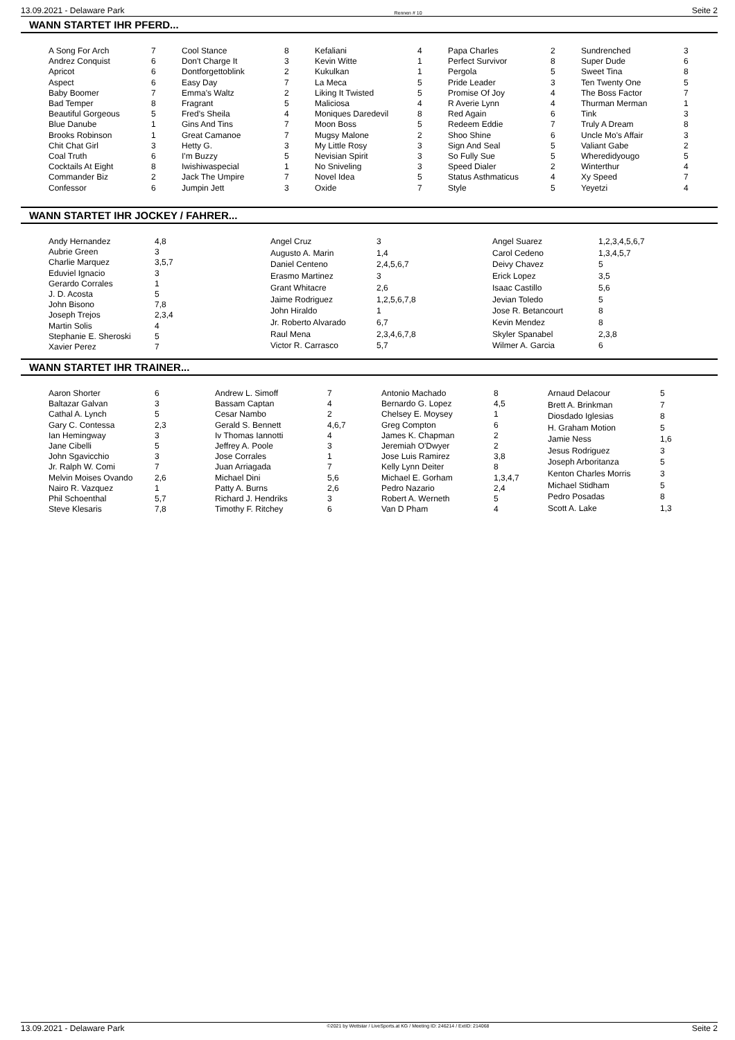13.09.2021 - Delaware Park Rennen # 10 Seite 2
WANN STARTET IHR PFERD...
| A Song For Arch | 7 |
| Andrez Conquist | 6 |
| Apricot | 6 |
| Aspect | 6 |
| Baby Boomer | 7 |
| Bad Temper | 8 |
| Beautiful Gorgeous | 5 |
| Blue Danube | 1 |
| Brooks Robinson | 1 |
| Chit Chat Girl | 3 |
| Coal Truth | 6 |
| Cocktails At Eight | 8 |
| Commander Biz | 2 |
| Confessor | 6 |
| Cool Stance | 8 |
| Don't Charge It | 3 |
| Dontforgettoblink | 2 |
| Easy Day | 7 |
| Emma's Waltz | 2 |
| Fragrant | 5 |
| Fred's Sheila | 4 |
| Gins And Tins | 7 |
| Great Camanoe | 7 |
| Hetty G. | 3 |
| I'm Buzzy | 5 |
| Iwishiwaspecial | 1 |
| Jack The Umpire | 7 |
| Jumpin Jett | 3 |
| Kefaliani | 4 |
| Kevin Witte | 1 |
| Kukulkan | 1 |
| La Meca | 5 |
| Liking It Twisted | 5 |
| Maliciosa | 4 |
| Moniques Daredevil | 8 |
| Moon Boss | 5 |
| Mugsy Malone | 2 |
| My Little Rosy | 3 |
| Nevisian Spirit | 3 |
| No Sniveling | 3 |
| Novel Idea | 5 |
| Oxide | 7 |
| Papa Charles | 2 |
| Perfect Survivor | 8 |
| Pergola | 5 |
| Pride Leader | 3 |
| Promise Of Joy | 4 |
| R Averie Lynn | 4 |
| Red Again | 6 |
| Redeem Eddie | 7 |
| Shoo Shine | 6 |
| Sign And Seal | 5 |
| So Fully Sue | 5 |
| Speed Dialer | 2 |
| Status Asthmaticus | 4 |
| Style | 5 |
| Sundrenched | 3 |
| Super Dude | 6 |
| Sweet Tina | 8 |
| Ten Twenty One | 5 |
| The Boss Factor | 7 |
| Thurman Merman | 1 |
| Tink | 3 |
| Truly A Dream | 8 |
| Uncle Mo's Affair | 3 |
| Valiant Gabe | 2 |
| Wheredidyougo | 5 |
| Winterthur | 4 |
| Xy Speed | 7 |
| Yeyetzi | 4 |
WANN STARTET IHR JOCKEY / FAHRER...
| Andy Hernandez | 4,8 |
| Aubrie Green | 3 |
| Charlie Marquez | 3,5,7 |
| Eduviel Ignacio | 3 |
| Gerardo Corrales | 1 |
| J. D. Acosta | 5 |
| John Bisono | 7,8 |
| Joseph Trejos | 2,3,4 |
| Martin Solis | 4 |
| Stephanie E. Sheroski | 5 |
| Xavier Perez | 7 |
| Angel Cruz | 3 |
| Augusto A. Marin | 1,4 |
| Daniel Centeno | 2,4,5,6,7 |
| Erasmo Martinez | 3 |
| Grant Whitacre | 2,6 |
| Jaime Rodriguez | 1,2,5,6,7,8 |
| John Hiraldo | 1 |
| Jr. Roberto Alvarado | 6,7 |
| Raul Mena | 2,3,4,6,7,8 |
| Victor R. Carrasco | 5,7 |
| Angel Suarez | 1,2,3,4,5,6,7 |
| Carol Cedeno | 1,3,4,5,7 |
| Deivy Chavez | 5 |
| Erick Lopez | 3,5 |
| Isaac Castillo | 5,6 |
| Jevian Toledo | 5 |
| Jose R. Betancourt | 8 |
| Kevin Mendez | 8 |
| Skyler Spanabel | 2,3,8 |
| Wilmer A. Garcia | 6 |
WANN STARTET IHR TRAINER...
| Aaron Shorter | 6 |
| Baltazar Galvan | 3 |
| Cathal A. Lynch | 5 |
| Gary C. Contessa | 2,3 |
| Ian Hemingway | 3 |
| Jane Cibelli | 5 |
| John Sgavicchio | 3 |
| Jr. Ralph W. Comi | 7 |
| Melvin Moises Ovando | 2,6 |
| Nairo R. Vazquez | 1 |
| Phil Schoenthal | 5,7 |
| Steve Klesaris | 7,8 |
| Andrew L. Simoff | 7 |
| Bassam Captan | 4 |
| Cesar Nambo | 2 |
| Gerald S. Bennett | 4,6,7 |
| Iv Thomas Iannotti | 4 |
| Jeffrey A. Poole | 3 |
| Jose Corrales | 1 |
| Juan Arriagada | 7 |
| Michael Dini | 5,6 |
| Patty A. Burns | 2,6 |
| Richard J. Hendriks | 3 |
| Timothy F. Ritchey | 6 |
| Antonio Machado | 8 |
| Bernardo G. Lopez | 4,5 |
| Chelsey E. Moysey | 1 |
| Greg Compton | 6 |
| James K. Chapman | 2 |
| Jeremiah O'Dwyer | 2 |
| Jose Luis Ramirez | 3,8 |
| Kelly Lynn Deiter | 8 |
| Michael E. Gorham | 1,3,4,7 |
| Pedro Nazario | 2,4 |
| Robert A. Werneth | 5 |
| Van D Pham | 4 |
| Arnaud Delacour | 5 |
| Brett A. Brinkman | 7 |
| Diosdado Iglesias | 8 |
| H. Graham Motion | 5 |
| Jamie Ness | 1,6 |
| Jesus Rodriguez | 3 |
| Joseph Arboritanza | 5 |
| Kenton Charles Morris | 3 |
| Michael Stidham | 5 |
| Pedro Posadas | 8 |
| Scott A. Lake | 1,3 |
13.09.2021 - Delaware Park ©2021 by Wettstar / LiveSports.at KG / Meeting ID: 246214 / ExtID: 214068 Seite 2